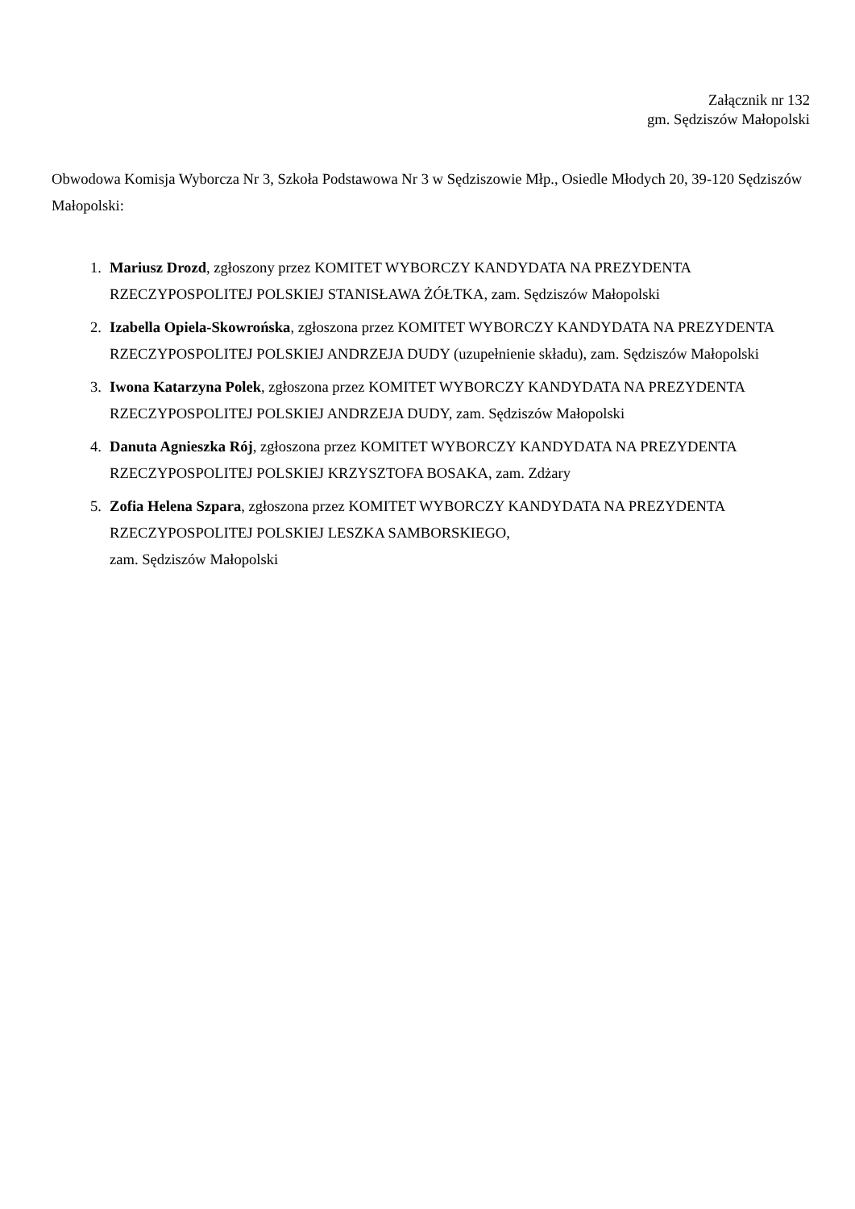Załącznik nr 132
gm. Sędziszów Małopolski
Obwodowa Komisja Wyborcza Nr 3, Szkoła Podstawowa Nr 3 w Sędziszowie Młp., Osiedle Młodych 20, 39-120 Sędziszów Małopolski:
1. Mariusz Drozd, zgłoszony przez KOMITET WYBORCZY KANDYDATA NA PREZYDENTA RZECZYPOSPOLITEJ POLSKIEJ STANISŁAWA ŻÓŁTKA, zam. Sędziszów Małopolski
2. Izabella Opiela-Skowrońska, zgłoszona przez KOMITET WYBORCZY KANDYDATA NA PREZYDENTA RZECZYPOSPOLITEJ POLSKIEJ ANDRZEJA DUDY (uzupełnienie składu), zam. Sędziszów Małopolski
3. Iwona Katarzyna Polek, zgłoszona przez KOMITET WYBORCZY KANDYDATA NA PREZYDENTA RZECZYPOSPOLITEJ POLSKIEJ ANDRZEJA DUDY, zam. Sędziszów Małopolski
4. Danuta Agnieszka Rój, zgłoszona przez KOMITET WYBORCZY KANDYDATA NA PREZYDENTA RZECZYPOSPOLITEJ POLSKIEJ KRZYSZTOFA BOSAKA, zam. Zdżary
5. Zofia Helena Szpara, zgłoszona przez KOMITET WYBORCZY KANDYDATA NA PREZYDENTA RZECZYPOSPOLITEJ POLSKIEJ LESZKA SAMBORSKIEGO,
zam. Sędziszów Małopolski